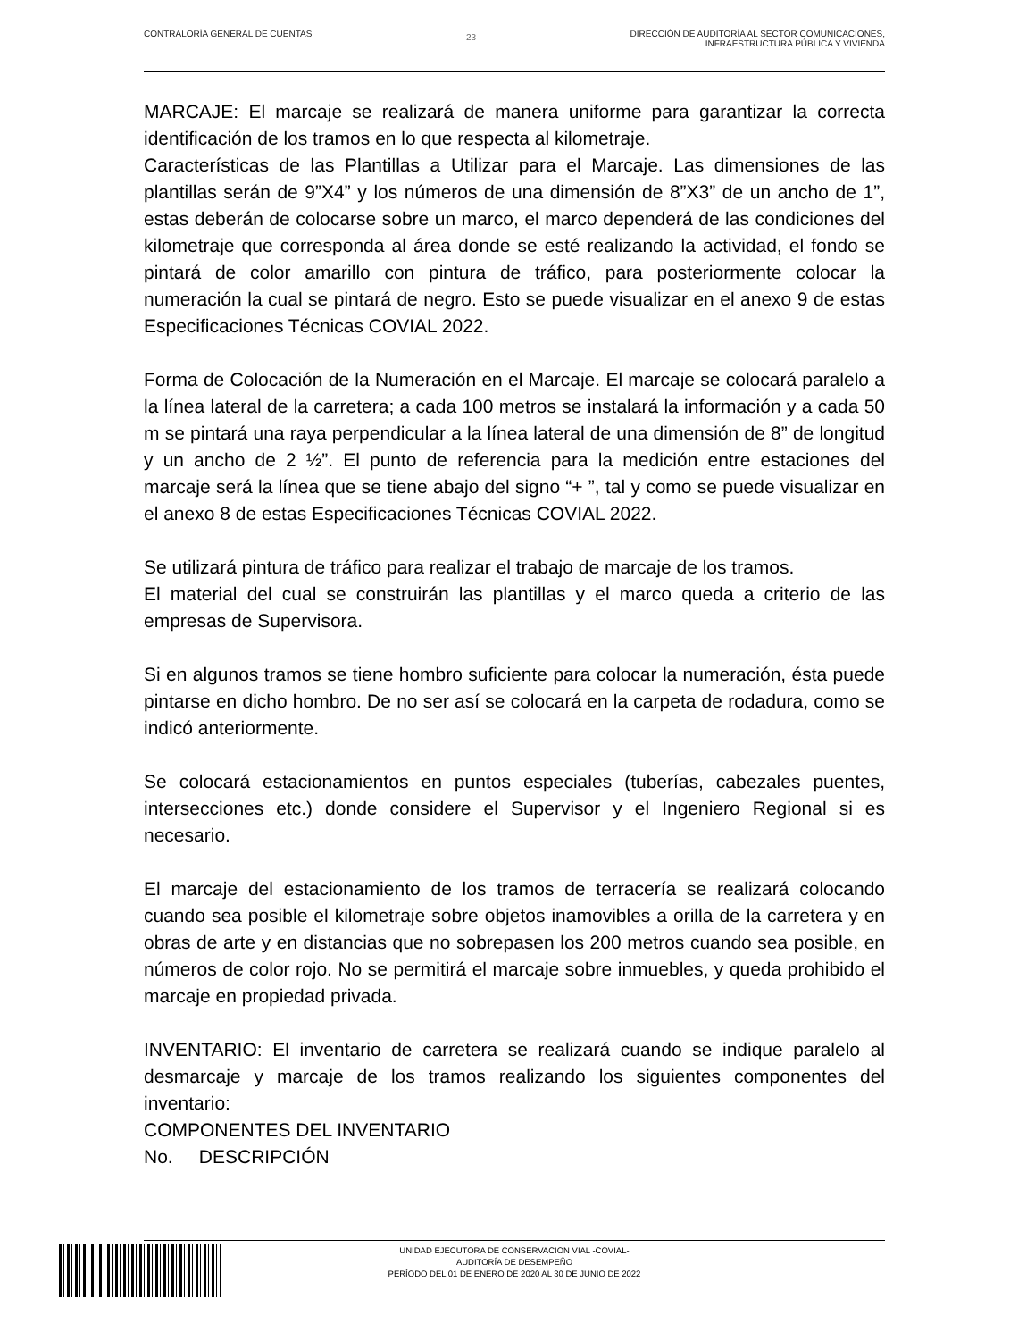CONTRALORÍA GENERAL DE CUENTAS
23
DIRECCIÓN DE AUDITORÍA AL SECTOR COMUNICACIONES,
INFRAESTRUCTURA PÚBLICA Y VIVIENDA
MARCAJE: El marcaje se realizará de manera uniforme para garantizar la correcta identificación de los tramos en lo que respecta al kilometraje.
Características de las Plantillas a Utilizar para el Marcaje. Las dimensiones de las plantillas serán de 9”X4” y los números de una dimensión de 8”X3” de un ancho de 1”, estas deberán de colocarse sobre un marco, el marco dependerá de las condiciones del kilometraje que corresponda al área donde se esté realizando la actividad, el fondo se pintará de color amarillo con pintura de tráfico, para posteriormente colocar la numeración la cual se pintará de negro. Esto se puede visualizar en el anexo 9 de estas Especificaciones Técnicas COVIAL 2022.
Forma de Colocación de la Numeración en el Marcaje. El marcaje se colocará paralelo a la línea lateral de la carretera; a cada 100 metros se instalará la información y a cada 50 m se pintará una raya perpendicular a la línea lateral de una dimensión de 8” de longitud y un ancho de 2 ½”. El punto de referencia para la medición entre estaciones del marcaje será la línea que se tiene abajo del signo “+ ”, tal y como se puede visualizar en el anexo 8 de estas Especificaciones Técnicas COVIAL 2022.
Se utilizará pintura de tráfico para realizar el trabajo de marcaje de los tramos.
El material del cual se construirán las plantillas y el marco queda a criterio de las empresas de Supervisora.
Si en algunos tramos se tiene hombro suficiente para colocar la numeración, ésta puede pintarse en dicho hombro. De no ser así se colocará en la carpeta de rodadura, como se indicó anteriormente.
Se colocará estacionamientos en puntos especiales (tuberías, cabezales puentes, intersecciones etc.) donde considere el Supervisor y el Ingeniero Regional si es necesario.
El marcaje del estacionamiento de los tramos de terracería se realizará colocando cuando sea posible el kilometraje sobre objetos inamovibles a orilla de la carretera y en obras de arte y en distancias que no sobrepasen los 200 metros cuando sea posible, en números de color rojo. No se permitirá el marcaje sobre inmuebles, y queda prohibido el marcaje en propiedad privada.
INVENTARIO: El inventario de carretera se realizará cuando se indique paralelo al desmarcaje y marcaje de los tramos realizando los siguientes componentes del inventario:
COMPONENTES DEL INVENTARIO
No. DESCRIPCIÓN
UNIDAD EJECUTORA DE CONSERVACION VIAL -COVIAL-
AUDITORÍA DE DESEMPEÑO
PERÍODO DEL 01 DE ENERO DE 2020 AL 30 DE JUNIO DE 2022